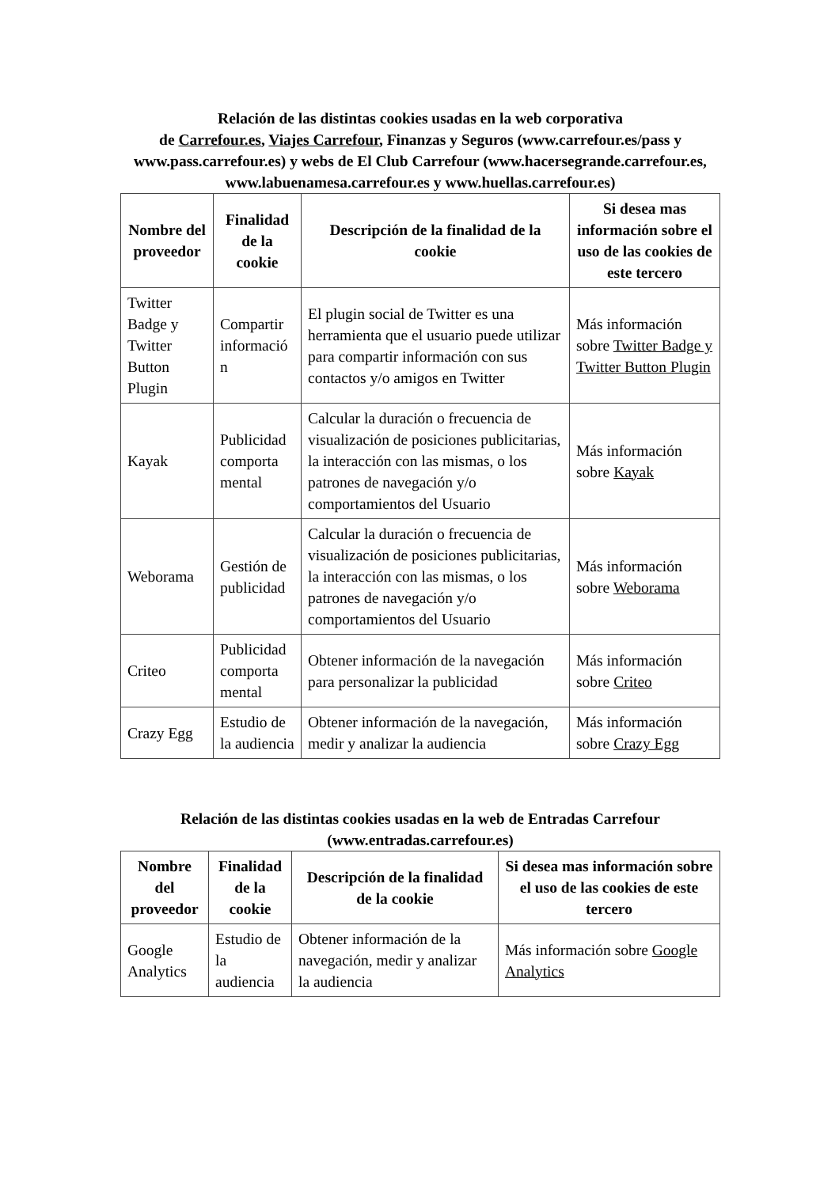Relación de las distintas cookies usadas en la web corporativa
de Carrefour.es, Viajes Carrefour, Finanzas y Seguros (www.carrefour.es/pass y www.pass.carrefour.es) y webs de El Club Carrefour (www.hacersegrande.carrefour.es, www.labuenamesa.carrefour.es y www.huellas.carrefour.es)
| Nombre del proveedor | Finalidad de la cookie | Descripción de la finalidad de la cookie | Si desea mas información sobre el uso de las cookies de este tercero |
| --- | --- | --- | --- |
| Twitter Badge y Twitter Button Plugin | Compartir informació n | El plugin social de Twitter es una herramienta que el usuario puede utilizar para compartir información con sus contactos y/o amigos en Twitter | Más información sobre Twitter Badge y Twitter Button Plugin |
| Kayak | Publicidad comporta mental | Calcular la duración o frecuencia de visualización de posiciones publicitarias, la interacción con las mismas, o los patrones de navegación y/o comportamientos del Usuario | Más información sobre Kayak |
| Weborama | Gestión de publicidad | Calcular la duración o frecuencia de visualización de posiciones publicitarias, la interacción con las mismas, o los patrones de navegación y/o comportamientos del Usuario | Más información sobre Weborama |
| Criteo | Publicidad comporta mental | Obtener información de la navegación para personalizar la publicidad | Más información sobre Criteo |
| Crazy Egg | Estudio de la audiencia | Obtener información de la navegación, medir y analizar la audiencia | Más información sobre Crazy Egg |
Relación de las distintas cookies usadas en la web de Entradas Carrefour (www.entradas.carrefour.es)
| Nombre del proveedor | Finalidad de la cookie | Descripción de la finalidad de la cookie | Si desea mas información sobre el uso de las cookies de este tercero |
| --- | --- | --- | --- |
| Google Analytics | Estudio de la audiencia | Obtener información de la navegación, medir y analizar la audiencia | Más información sobre Google Analytics |